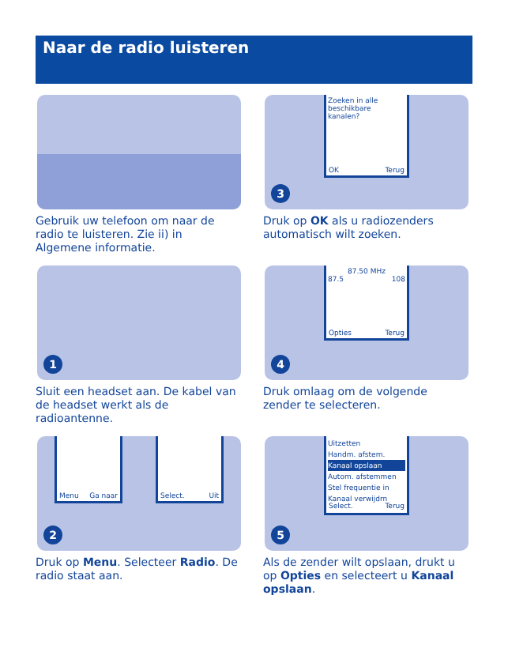Naar de radio luisteren
Gebruik uw telefoon om naar de radio te luisteren. Zie ii) in Algemene informatie.
Zoeken in alle
beschikbare
kanalen?
OK Terug
3
Druk op OK als u radiozenders automatisch wilt zoeken.
1
Sluit een headset aan. De kabel van de headset werkt als de radioantenne.
87.50 MHz
87.5 108
Opties Terug
4
Druk omlaag om de volgende zender te selecteren.
Menu Ga naar Select. Uit
2
Druk op Menu. Selecteer Radio. De radio staat aan.
Uitzetten
Handm. afstem.
Kanaal opslaan
Autom. afstemmen
Stel frequentie in
Kanaal verwijdrn
Select. Terug
5
Als de zender wilt opslaan, drukt u op Opties en selecteert u Kanaal opslaan.